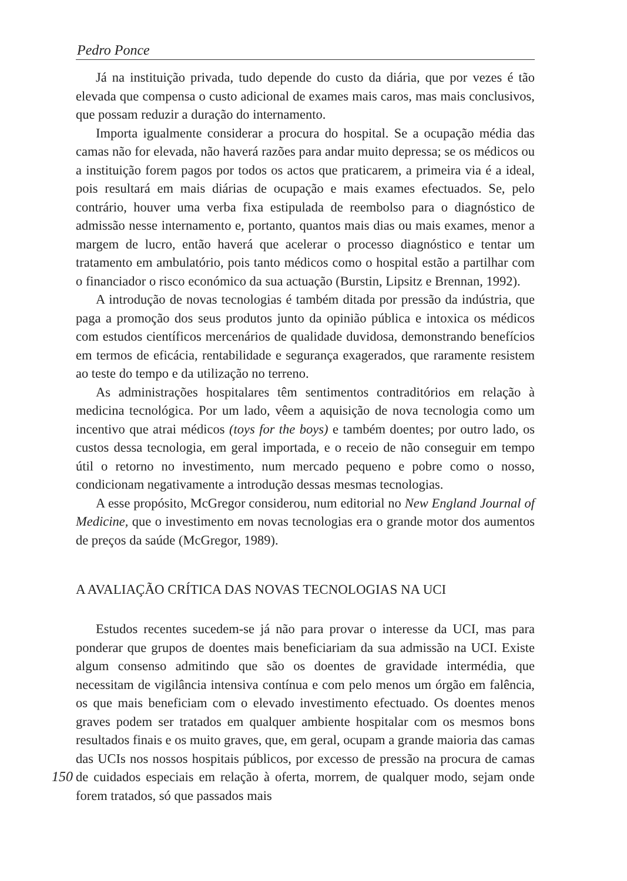Pedro Ponce
Já na instituição privada, tudo depende do custo da diária, que por vezes é tão elevada que compensa o custo adicional de exames mais caros, mas mais conclusivos, que possam reduzir a duração do internamento.
Importa igualmente considerar a procura do hospital. Se a ocupação média das camas não for elevada, não haverá razões para andar muito depressa; se os médicos ou a instituição forem pagos por todos os actos que praticarem, a primeira via é a ideal, pois resultará em mais diárias de ocupação e mais exames efectuados. Se, pelo contrário, houver uma verba fixa estipulada de reembolso para o diagnóstico de admissão nesse internamento e, portanto, quantos mais dias ou mais exames, menor a margem de lucro, então haverá que acelerar o processo diagnóstico e tentar um tratamento em ambulatório, pois tanto médicos como o hospital estão a partilhar com o financiador o risco económico da sua actuação (Burstin, Lipsitz e Brennan, 1992).
A introdução de novas tecnologias é também ditada por pressão da indústria, que paga a promoção dos seus produtos junto da opinião pública e intoxica os médicos com estudos científicos mercenários de qualidade duvidosa, demonstrando benefícios em termos de eficácia, rentabilidade e segurança exagerados, que raramente resistem ao teste do tempo e da utilização no terreno.
As administrações hospitalares têm sentimentos contraditórios em relação à medicina tecnológica. Por um lado, vêem a aquisição de nova tecnologia como um incentivo que atrai médicos (toys for the boys) e também doentes; por outro lado, os custos dessa tecnologia, em geral importada, e o receio de não conseguir em tempo útil o retorno no investimento, num mercado pequeno e pobre como o nosso, condicionam negativamente a introdução dessas mesmas tecnologias.
A esse propósito, McGregor considerou, num editorial no New England Journal of Medicine, que o investimento em novas tecnologias era o grande motor dos aumentos de preços da saúde (McGregor, 1989).
A AVALIAÇÃO CRÍTICA DAS NOVAS TECNOLOGIAS NA UCI
Estudos recentes sucedem-se já não para provar o interesse da UCI, mas para ponderar que grupos de doentes mais beneficiariam da sua admissão na UCI. Existe algum consenso admitindo que são os doentes de gravidade intermédia, que necessitam de vigilância intensiva contínua e com pelo menos um órgão em falência, os que mais beneficiam com o elevado investimento efectuado. Os doentes menos graves podem ser tratados em qualquer ambiente hospitalar com os mesmos bons resultados finais e os muito graves, que, em geral, ocupam a grande maioria das camas das UCIs nos nossos hospitais públicos, por excesso de pressão na procura de camas de cuidados especiais em relação à oferta, 150 morrem, de qualquer modo, sejam onde forem tratados, só que passados mais